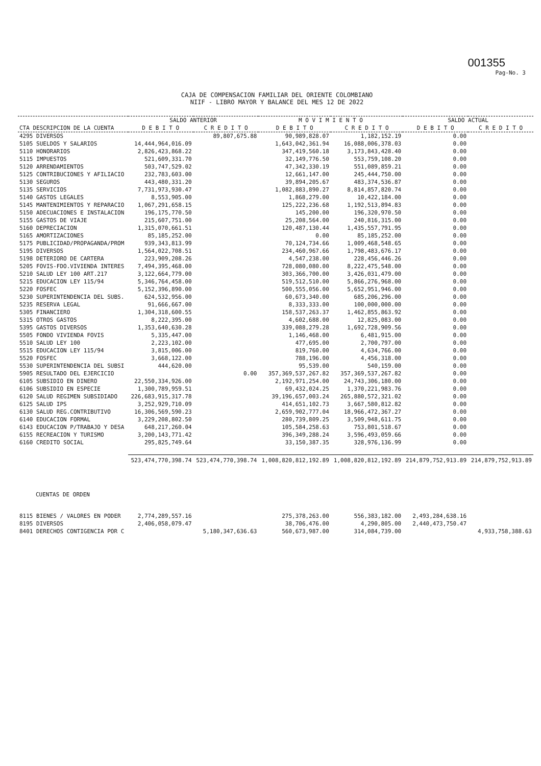001355
Pag-No. 3
CAJA DE COMPENSACION FAMILIAR DEL ORIENTE COLOMBIANO
NIIF - LIBRO MAYOR Y BALANCE DEL MES 12 DE 2022
| | SALDO ANTERIOR | | M O V I M I E N T O | | SALDO ACTUAL | |
| --- | --- | --- | --- | --- | --- | --- |
| CTA DESCRIPCION DE LA CUENTA | D E B I T O | C R E D I T O | D E B I T O | C R E D I T O | D E B I T O | C R E D I T O |
| 4295 DIVERSOS | | 89,807,675.88 | 90,989,828.07 | 1,182,152.19 | 0.00 | |
| 5105 SUELDOS Y SALARIOS | 14,444,964,016.09 | | 1,643,042,361.94 | 16,088,006,378.03 | 0.00 | |
| 5110 HONORARIOS | 2,826,423,868.22 | | 347,419,560.18 | 3,173,843,428.40 | 0.00 | |
| 5115 IMPUESTOS | 521,609,331.70 | | 32,149,776.50 | 553,759,108.20 | 0.00 | |
| 5120 ARRENDAMIENTOS | 503,747,529.02 | | 47,342,330.19 | 551,089,859.21 | 0.00 | |
| 5125 CONTRIBUCIONES Y AFILIACIO | 232,783,603.00 | | 12,661,147.00 | 245,444,750.00 | 0.00 | |
| 5130 SEGUROS | 443,480,331.20 | | 39,894,205.67 | 483,374,536.87 | 0.00 | |
| 5135 SERVICIOS | 7,731,973,930.47 | | 1,082,883,890.27 | 8,814,857,820.74 | 0.00 | |
| 5140 GASTOS LEGALES | 8,553,905.00 | | 1,868,279.00 | 10,422,184.00 | 0.00 | |
| 5145 MANTENIMIENTOS Y REPARACIO | 1,067,291,658.15 | | 125,222,236.68 | 1,192,513,894.83 | 0.00 | |
| 5150 ADECUACIONES E INSTALACION | 196,175,770.50 | | 145,200.00 | 196,320,970.50 | 0.00 | |
| 5155 GASTOS DE VIAJE | 215,607,751.00 | | 25,208,564.00 | 240,816,315.00 | 0.00 | |
| 5160 DEPRECIACION | 1,315,070,661.51 | | 120,487,130.44 | 1,435,557,791.95 | 0.00 | |
| 5165 AMORTIZACIONES | 85,185,252.00 | | 0.00 | 85,185,252.00 | 0.00 | |
| 5175 PUBLICIDAD/PROPAGANDA/PROM | 939,343,813.99 | | 70,124,734.66 | 1,009,468,548.65 | 0.00 | |
| 5195 DIVERSOS | 1,564,022,708.51 | | 234,460,967.66 | 1,798,483,676.17 | 0.00 | |
| 5198 DETERIORO DE CARTERA | 223,909,208.26 | | 4,547,238.00 | 228,456,446.26 | 0.00 | |
| 5205 FOVIS-FDO.VIVIENDA INTERES | 7,494,395,468.00 | | 728,080,080.00 | 8,222,475,548.00 | 0.00 | |
| 5210 SALUD LEY 100 ART.217 | 3,122,664,779.00 | | 303,366,700.00 | 3,426,031,479.00 | 0.00 | |
| 5215 EDUCACION LEY 115/94 | 5,346,764,458.00 | | 519,512,510.00 | 5,866,276,968.00 | 0.00 | |
| 5220 FOSFEC | 5,152,396,890.00 | | 500,555,056.00 | 5,652,951,946.00 | 0.00 | |
| 5230 SUPERINTENDENCIA DEL SUBS. | 624,532,956.00 | | 60,673,340.00 | 685,206,296.00 | 0.00 | |
| 5235 RESERVA LEGAL | 91,666,667.00 | | 8,333,333.00 | 100,000,000.00 | 0.00 | |
| 5305 FINANCIERO | 1,304,318,600.55 | | 158,537,263.37 | 1,462,855,863.92 | 0.00 | |
| 5315 OTROS GASTOS | 8,222,395.00 | | 4,602,688.00 | 12,825,083.00 | 0.00 | |
| 5395 GASTOS DIVERSOS | 1,353,640,630.28 | | 339,088,279.28 | 1,692,728,909.56 | 0.00 | |
| 5505 FONDO VIVIENDA FOVIS | 5,335,447.00 | | 1,146,468.00 | 6,481,915.00 | 0.00 | |
| 5510 SALUD LEY 100 | 2,223,102.00 | | 477,695.00 | 2,700,797.00 | 0.00 | |
| 5515 EDUCACION LEY 115/94 | 3,815,006.00 | | 819,760.00 | 4,634,766.00 | 0.00 | |
| 5520 FOSFEC | 3,668,122.00 | | 788,196.00 | 4,456,318.00 | 0.00 | |
| 5530 SUPERINTENDENCIA DEL SUBSI | 444,620.00 | | 95,539.00 | 540,159.00 | 0.00 | |
| 5905 RESULTADO DEL EJERCICIO | | 0.00 | 357,369,537,267.82 | 357,369,537,267.82 | 0.00 | |
| 6105 SUBSIDIO EN DINERO | 22,550,334,926.00 | | 2,192,971,254.00 | 24,743,306,180.00 | 0.00 | |
| 6106 SUBSIDIO EN ESPECIE | 1,300,789,959.51 | | 69,432,024.25 | 1,370,221,983.76 | 0.00 | |
| 6120 SALUD REGIMEN SUBSIDIADO | 226,683,915,317.78 | | 39,196,657,003.24 | 265,880,572,321.02 | 0.00 | |
| 6125 SALUD IPS | 3,252,929,710.09 | | 414,651,102.73 | 3,667,580,812.82 | 0.00 | |
| 6130 SALUD REG.CONTRIBUTIVO | 16,306,569,590.23 | | 2,659,902,777.04 | 18,966,472,367.27 | 0.00 | |
| 6140 EDUCACION FORMAL | 3,229,208,802.50 | | 280,739,809.25 | 3,509,948,611.75 | 0.00 | |
| 6143 EDUCACION P/TRABAJO Y DESA | 648,217,260.04 | | 105,584,258.63 | 753,801,518.67 | 0.00 | |
| 6155 RECREACION Y TURISMO | 3,200,143,771.42 | | 396,349,288.24 | 3,596,493,059.66 | 0.00 | |
| 6160 CREDITO SOCIAL | 295,825,749.64 | | 33,150,387.35 | 328,976,136.99 | 0.00 | |
| | 523,474,770,398.74 | 523,474,770,398.74 | 1,008,820,812,192.89 | 1,008,820,812,192.89 | 214,879,752,913.89 | 214,879,752,913.89 |
| CUENTAS DE ORDEN | | | | | | |
| 8115 BIENES / VALORES EN PODER | 2,774,289,557.16 | | 275,378,263.00 | 556,383,182.00 | 2,493,284,638.16 | |
| 8195 DIVERSOS | 2,406,058,079.47 | | 38,706,476.00 | 4,290,805.00 | 2,440,473,750.47 | |
| 8401 DERECHOS CONTIGENCIA POR C | | 5,180,347,636.63 | 560,673,987.00 | 314,084,739.00 | | 4,933,758,388.63 |